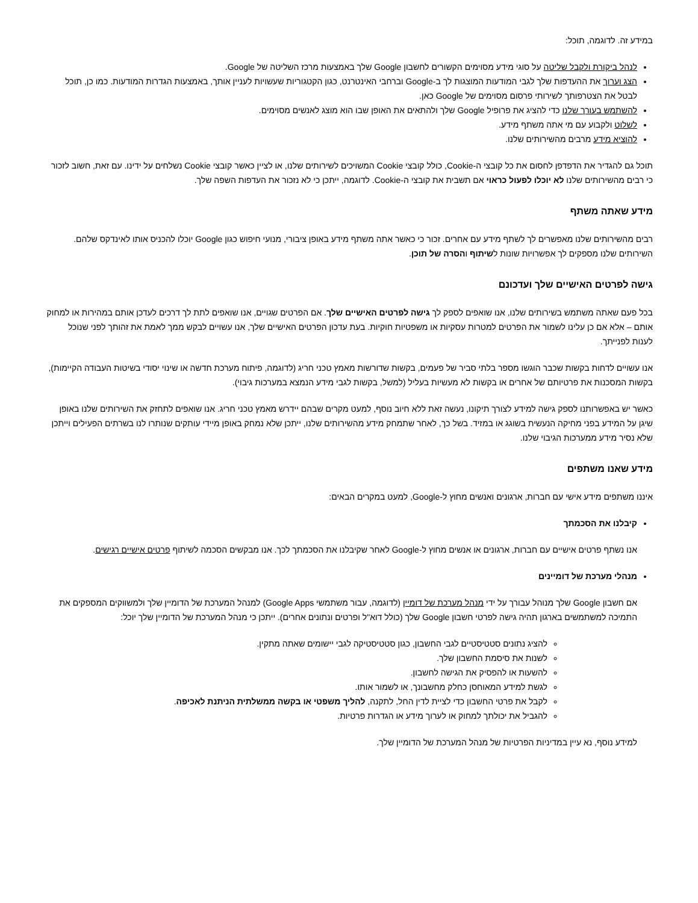במידע זה. לדוגמה, תוכל:
לנהל ביקורת ולקבל שליטה על סוגי מידע מסוימים הקשורים לחשבון Google שלך באמצעות מרכז השליטה של Google.
הצג וערוך את ההעדפות שלך לגבי המודעות המוצגות לך ב-Google וברחבי האינטרנט, כגון הקטגוריות שעשויות לעניין אותך, באמצעות הגדרות המודעות. כמו כן, תוכל לבטל את הצטרפותך לשירותי פרסום מסוימים של Google כאן.
להשתמש בעורך שלנו כדי להציג את פרופיל Google שלך ולהתאים את האופן שבו הוא מוצג לאנשים מסוימים.
לשלוט ולקבוע עם מי אתה משתף מידע.
להוציא מידע מרבים מהשירותים שלנו.
תוכל גם להגדיר את הדפדפן לחסום את כל קובצי ה-Cookie, כולל קובצי Cookie המשויכים לשירותים שלנו, או לציין כאשר קובצי Cookie נשלחים על ידינו. עם זאת, חשוב לזכור כי רבים מהשירותים שלנו לא יוכלו לפעול כראוי אם תשבית את קובצי ה-Cookie. לדוגמה, ייתכן כי לא נזכור את העדפות השפה שלך.
מידע שאתה משתף
רבים מהשירותים שלנו מאפשרים לך לשתף מידע עם אחרים. זכור כי כאשר אתה משתף מידע באופן ציבורי, מנועי חיפוש כגון Google יוכלו להכניס אותו לאינדקס שלהם. השירותים שלנו מספקים לך אפשרויות שונות לשיתוף והסרה של תוכן.
גישה לפרטים האישיים שלך ועדכונם
בכל פעם שאתה משתמש בשירותים שלנו, אנו שואפים לספק לך גישה לפרטים האישיים שלך. אם הפרטים שגויים, אנו שואפים לתת לך דרכים לעדכן אותם במהירות או למחוק אותם – אלא אם כן עלינו לשמור את הפרטים למטרות עסקיות או משפטיות חוקיות. בעת עדכון הפרטים האישיים שלך, אנו עשויים לבקש ממך לאמת את זהותך לפני שנוכל לענות לפנייתך.
אנו עשויים לדחות בקשות שכבר הוגשו מספר בלתי סביר של פעמים, בקשות שדורשות מאמץ טכני חריג (לדוגמה, פיתוח מערכת חדשה או שינוי יסודי בשיטות העבודה הקיימות), בקשות המסכנות את פרטיותם של אחרים או בקשות לא מעשיות בעליל (למשל, בקשות לגבי מידע הנמצא במערכות גיבוי).
כאשר יש באפשרותנו לספק גישה למידע לצורך תיקונו, נעשה זאת ללא חיוב נוסף, למעט מקרים שבהם יידרש מאמץ טכני חריג. אנו שואפים לתחזק את השירותים שלנו באופן שיגן על המידע בפני מחיקה הנעשית בשוגג או במזיד. בשל כך, לאחר שתמחק מידע מהשירותים שלנו, ייתכן שלא נמחק באופן מיידי עותקים שנותרו לנו בשרתים הפעילים וייתכן שלא נסיר מידע ממערכות הגיבוי שלנו.
מידע שאנו משתפים
איננו משתפים מידע אישי עם חברות, ארגונים ואנשים מחוץ ל-Google, למעט במקרים הבאים:
קיבלנו את הסכמתך
אנו נשתף פרטים אישיים עם חברות, ארגונים או אנשים מחוץ ל-Google לאחר שקיבלנו את הסכמתך לכך. אנו מבקשים הסכמה לשיתוף פרטים אישיים רגישים.
מנהלי מערכת של דומיינים
אם חשבון Google שלך מנוהל עבורך על ידי מנהל מערכת של דומיין (לדוגמה, עבור משתמשי Google Apps) למנהל המערכת של הדומיין שלך ולמשווקים המספקים את התמיכה למשתמשים בארגון תהיה גישה לפרטי חשבון Google שלך (כולל דוא"ל ופרטים ונתונים אחרים). ייתכן כי מנהל המערכת של הדומיין שלך יוכל:
להציג נתונים סטטיסטיים לגבי החשבון, כגון סטטיסטיקה לגבי יישומים שאתה מתקין.
לשנות את סיסמת החשבון שלך.
להשעות או להפסיק את הגישה לחשבון.
לגשת למידע המאוחסן כחלק מחשבונך, או לשמור אותו.
לקבל את פרטי החשבון כדי לציית לדין החל, לתקנה, להליך משפטי או בקשה ממשלתית הניתנת לאכיפה.
להגביל את יכולתך למחוק או לערוך מידע או הגדרות פרטיות.
למידע נוסף, נא עיין במדיניות הפרטיות של מנהל המערכת של הדומיין שלך.